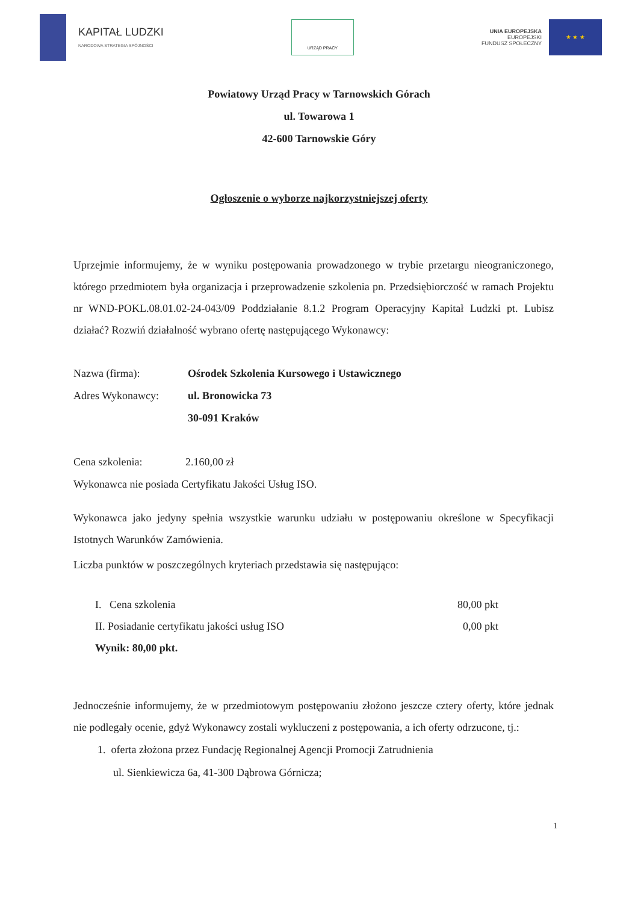KAPITAŁ LUDZKI
NARODOWA STRATEGIA SPÓJNOŚCI
URZĄD PRACY
UNIA EUROPEJSKA
EUROPEJSKI
FUNDUSZ SPOŁECZNY
★ ★ ★
Powiatowy Urząd Pracy w Tarnowskich Górach
ul. Towarowa 1
42-600 Tarnowskie Góry
Ogłoszenie o wyborze najkorzystniejszej oferty
Uprzejmie informujemy, że w wyniku postępowania prowadzonego w trybie przetargu nieograniczonego, którego przedmiotem była organizacja i przeprowadzenie szkolenia pn. Przedsiębiorczość w ramach Projektu nr WND-POKL.08.01.02-24-043/09 Poddziałanie 8.1.2 Program Operacyjny Kapitał Ludzki pt. Lubisz działać? Rozwiń działalność wybrano ofertę następującego Wykonawcy:
Nazwa (firma): Ośrodek Szkolenia Kursowego i Ustawicznego
Adres Wykonawcy: ul. Bronowicka 73
30-091 Kraków
Cena szkolenia:
2.160,00 zł
Wykonawca nie posiada Certyfikatu Jakości Usług ISO.
Wykonawca jako jedyny spełnia wszystkie warunku udziału w postępowaniu określone w Specyfikacji Istotnych Warunków Zamówienia.
Liczba punktów w poszczególnych kryteriach przedstawia się następująco:
I. Cena szkolenia 80,00 pkt
II. Posiadanie certyfikatu jakości usług ISO 0,00 pkt
Wynik: 80,00 pkt.
Jednocześnie informujemy, że w przedmiotowym postępowaniu złożono jeszcze cztery oferty, które jednak nie podlegały ocenie, gdyż Wykonawcy zostali wykluczeni z postępowania, a ich oferty odrzucone, tj.:
1. oferta złożona przez Fundację Regionalnej Agencji Promocji Zatrudnienia
ul. Sienkiewicza 6a, 41-300 Dąbrowa Górnicza;
1